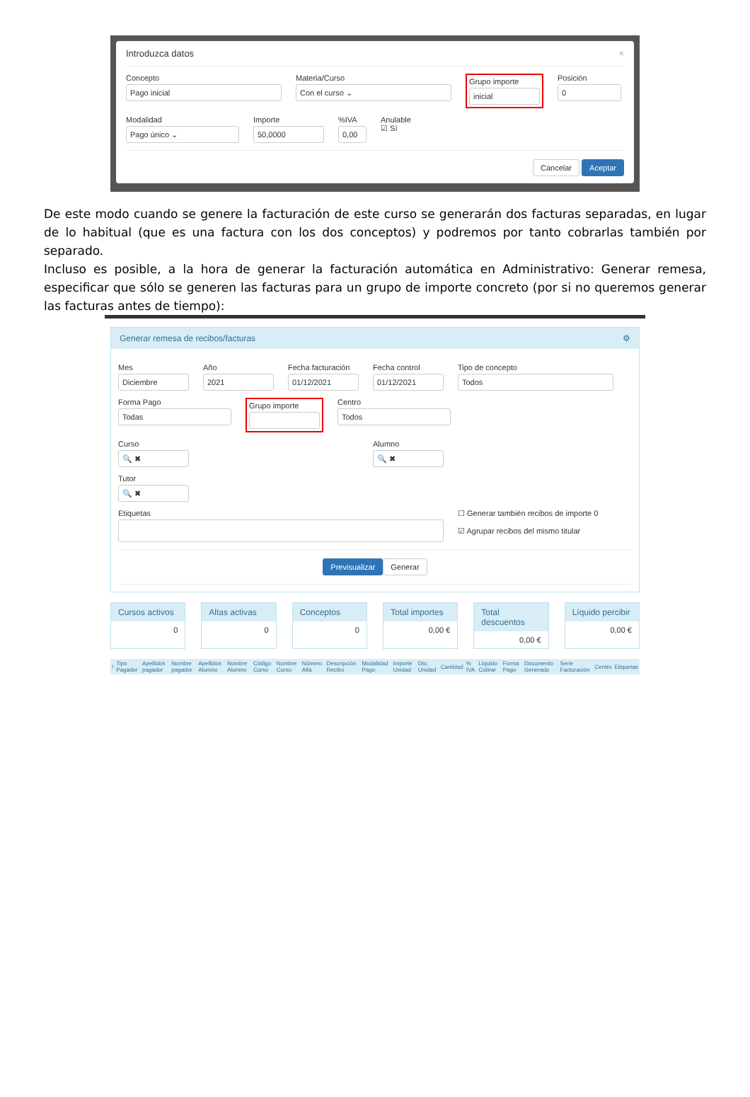Introduzca datos ×
Concepto
Pago inicial
Materia/Curso
Con el curso ⌄
Grupo importe
inicial
Posición
0
Modalidad
Pago único ⌄
Importe
50,0000
%IVA
0,00
Anulable
☑ Sí
Cancelar Aceptar
De este modo cuando se genere la facturación de este curso se generarán dos facturas separadas, en lugar de lo habitual (que es una factura con los dos conceptos) y podremos por tanto cobrarlas también por separado.
Incluso es posible, a la hora de generar la facturación automática en Administrativo: Generar remesa, especificar que sólo se generen las facturas para un grupo de importe concreto (por si no queremos generar las facturas antes de tiempo):
Generar remesa de recibos/facturas ⚙
Mes
Diciembre
Año
2021
Fecha facturación
01/12/2021
Fecha control
01/12/2021
Tipo de concepto
Todos
Forma Pago
Todas
Grupo importe
Centro
Todos
Curso
🔍 ✖
Alumno
🔍 ✖
Tutor
🔍 ✖
Etiquetas ☐ Generar también recibos de importe 0
☑ Agrupar recibos del mismo titular
Previsualizar Generar
Cursos activos
0
Altas activas
0
Conceptos
0
Total importes
0,00 €
Total descuentos
0,00 €
Líquido percibir
0,00 €
| ! | Tipo Pagador | Apellidos pagador | Nombre pagador | Apellidos Alumno | Nombre Alumno | Código Curso | Nombre Curso | Número Alta | Descripción Recibo | Modalidad Pago | Importe Unidad | Dto. Unidad | Cantidad | % IVA | Líquido Cobrar | Forma Pago | Documento Generado | Serie Facturación | Centro | Etiquetas |
| --- | --- | --- | --- | --- | --- | --- | --- | --- | --- | --- | --- | --- | --- | --- | --- | --- | --- | --- | --- | --- |